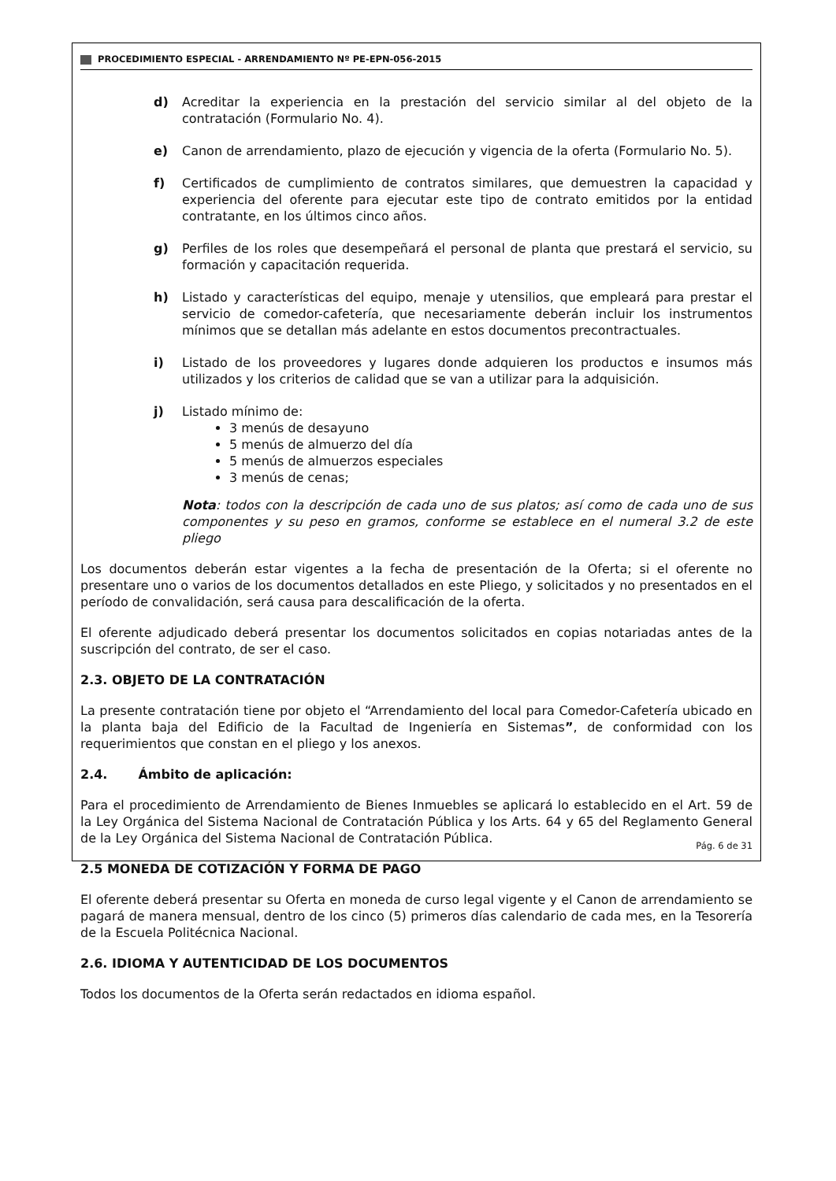PROCEDIMIENTO ESPECIAL - ARRENDAMIENTO Nº PE-EPN-056-2015
d) Acreditar la experiencia en la prestación del servicio similar al del objeto de la contratación (Formulario No. 4).
e) Canon de arrendamiento, plazo de ejecución y vigencia de la oferta (Formulario No. 5).
f) Certificados de cumplimiento de contratos similares, que demuestren la capacidad y experiencia del oferente para ejecutar este tipo de contrato emitidos por la entidad contratante, en los últimos cinco años.
g) Perfiles de los roles que desempeñará el personal de planta que prestará el servicio, su formación y capacitación requerida.
h) Listado y características del equipo, menaje y utensilios, que empleará para prestar el servicio de comedor-cafetería, que necesariamente deberán incluir los instrumentos mínimos que se detallan más adelante en estos documentos precontractuales.
i) Listado de los proveedores y lugares donde adquieren los productos e insumos más utilizados y los criterios de calidad que se van a utilizar para la adquisición.
j) Listado mínimo de:
3 menús de desayuno
5 menús de almuerzo del día
5 menús de almuerzos especiales
3 menús de cenas;
Nota: todos con la descripción de cada uno de sus platos; así como de cada uno de sus componentes y su peso en gramos, conforme se establece en el numeral 3.2 de este pliego
Los documentos deberán estar vigentes a la fecha de presentación de la Oferta; si el oferente no presentare uno o varios de los documentos detallados en este Pliego, y solicitados y no presentados en el período de convalidación, será causa para descalificación de la oferta.
El oferente adjudicado deberá presentar los documentos solicitados en copias notariadas antes de la suscripción del contrato, de ser el caso.
2.3. OBJETO DE LA CONTRATACIÓN
La presente contratación tiene por objeto el “Arrendamiento del local para Comedor-Cafetería ubicado en la planta baja del Edificio de la Facultad de Ingeniería en Sistemas”, de conformidad con los requerimientos que constan en el pliego y los anexos.
2.4. Ámbito de aplicación:
Para el procedimiento de Arrendamiento de Bienes Inmuebles se aplicará lo establecido en el Art. 59 de la Ley Orgánica del Sistema Nacional de Contratación Pública y los Arts. 64 y 65 del Reglamento General de la Ley Orgánica del Sistema Nacional de Contratación Pública.
2.5 MONEDA DE COTIZACIÓN Y FORMA DE PAGO
El oferente deberá presentar su Oferta en moneda de curso legal vigente y el Canon de arrendamiento se pagará de manera mensual, dentro de los cinco (5) primeros días calendario de cada mes, en la Tesorería de la Escuela Politécnica Nacional.
2.6. IDIOMA Y AUTENTICIDAD DE LOS DOCUMENTOS
Todos los documentos de la Oferta serán redactados en idioma español.
Pág. 6 de 31